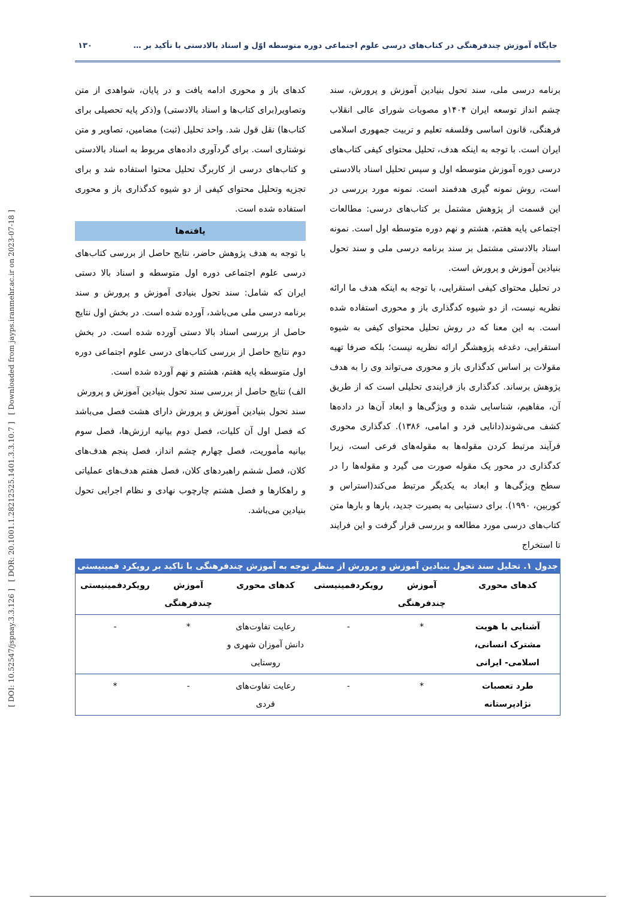[ DOI: 10.52547/jspnay.3.3.126 ] [ DOR: 20.1001.1.28212525.1401.3.3.10.7 ] [ Downloaded from jayps.iranmehr.ac.ir on 2023-07-18 ]
جایگاه آموزش چندفرهنگی در کتاب‌های درسی علوم اجتماعی دوره متوسطه اوّل و اسناد بالادستی با تأکید بر … ۱۳۰
برنامه درسی ملی، سند تحول بنیادین آموزش و پرورش، سند چشم انداز توسعه ایران ۱۴۰۴و مصوبات شورای عالی انقلاب فرهنگی، قانون اساسی وفلسفه تعلیم و تربیت جمهوری اسلامی ایران است. با توجه به اینکه هدف، تحلیل محتوای کیفی کتاب‌های درسی دوره آموزش متوسطه اول و سپس تحلیل اسناد بالادستی است، روش نمونه گیری هدفمند است. نمونه مورد بررسی در این قسمت از پژوهش مشتمل بر کتاب‌های درسی: مطالعات اجتماعی پایه هفتم، هشتم و نهم دوره متوسطه اول است. نمونه اسناد بالادستی مشتمل بر سند برنامه درسی ملی و سند تحول بنیادین آموزش و پرورش است.
در تحلیل محتوای کیفی استقرایی، با توجه به اینکه هدف ما ارائه نظریه نیست، از دو شیوه کدگذاری باز و محوری استفاده شده است. به این معنا که در روش تحلیل محتوای کیفی به شیوه استقرایی، دغدغه پژوهشگر ارائه نظریه نیست؛ بلکه صرفا تهیه مقولات بر اساس کدگذاری باز و محوری می‌تواند وی را به هدف پژوهش برساند. کدگذاری باز فرایندی تحلیلی است که از طریق آن، مفاهیم، شناسایی شده و ویژگی‌ها و ابعاد آن‌ها در داده‌ها کشف می‌شوند(دانایی فرد و امامی، ۱۳۸۶). کدگذاری محوری فرآیند مرتبط کردن مقوله‌ها به مقوله‌های فرعی است، زیرا کدگذاری در محور یک مقوله صورت می گیرد و مقوله‌ها را در سطح ویژگی‌ها و ابعاد به یکدیگر مرتبط می‌کند(استراس و کوربین، ۱۹۹۰). برای دستیابی به بصیرت جدید، بارها و بارها متن کتاب‌های درسی مورد مطالعه و بررسی قرار گرفت و این فرایند تا استخراج
کدهای باز و محوری ادامه یافت و در پایان، شواهدی از متن وتصاویر(برای کتاب‌ها و اسناد بالادستی) و(ذکر پایه تحصیلی برای کتاب‌ها) نقل قول شد. واحد تحلیل (ثبت) مضامین، تصاویر و متن نوشتاری است. برای گردآوری داده‌های مربوط به اسناد بالادستی و کتاب‌های درسی از کاربرگ تحلیل محتوا استفاده شد و برای تجزیه وتحلیل محتوای کیفی از دو شیوه کدگذاری باز و محوری استفاده شده است.
یافته‌ها
با توجه به هدف پژوهش حاضر، نتایج حاصل از بررسی کتاب‌های درسی علوم اجتماعی دوره اول متوسطه و اسناد بالا دستی ایران که شامل: سند تحول بنیادی آموزش و پرورش و سند برنامه درسی ملی می‌باشد، آورده شده است. در بخش اول نتایج حاصل از بررسی اسناد بالا دستی آورده شده است. در بخش دوم نتایج حاصل از بررسی کتاب‌های درسی علوم اجتماعی دوره اول متوسطه پایه هفتم، هشتم و نهم آورده شده است.
الف) نتایج حاصل از بررسی سند تحول بنیادین آموزش و پرورش
سند تحول بنیادین آموزش و پرورش دارای هشت فصل می‌باشد که فصل اول آن کلیات، فصل دوم بیانیه ارزش‌ها، فصل سوم بیانیه مأموریت، فصل چهارم چشم انداز، فصل پنجم هدف‌های کلان، فصل ششم راهبردهای کلان، فصل هفتم هدف‌های عملیاتی و راهکارها و فصل هشتم چارچوب نهادی و نظام اجرایی تحول بنیادین می‌باشد.
جدول ۱. تحلیل سند تحول بنیادین آموزش و پرورش از منظر توجه به آموزش چندفرهنگی با تاکید بر رویکرد فمینیستی
| کدهای محوری | آموزش چندفرهنگی | رویکردفمینیستی | کدهای محوری | آموزش چندفرهنگی | رویکردفمینیستی |
| --- | --- | --- | --- | --- | --- |
| آشنایی با هویت مشترک انسانی، اسلامی- ایرانی | * | - | رعایت تفاوت‌های دانش آموزان شهری و روستایی | * | - |
| طرد تعصبات نژادپرستانه | * | - | رعایت تفاوت‌های فردی | - | * |